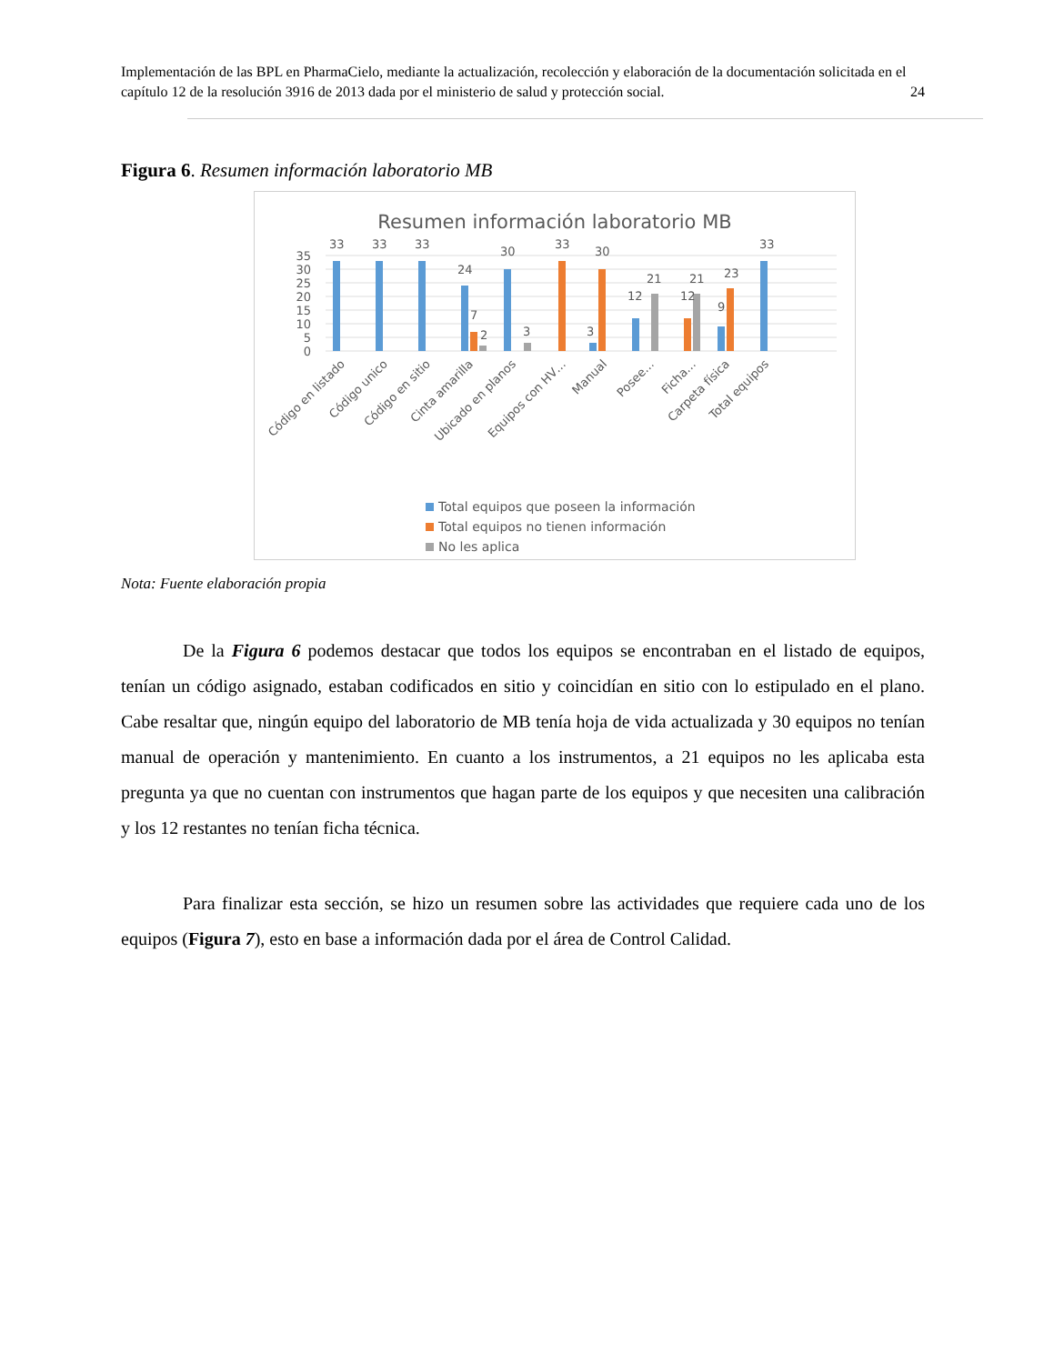Implementación de las BPL en PharmaCielo, mediante la actualización, recolección y elaboración de la documentación solicitada en el capítulo 12 de la resolución 3916 de 2013 dada por el ministerio de salud y protección social. 24
Figura 6. Resumen información laboratorio MB
Resumen información laboratorio MB
35
30
25
20
15
10
5
0
33
33
33
24
7
2
30
3
33
3
30
12
21
12
21
9
23
33
Código en listado
Código unico
Código en sitio
Cinta amarilla
Ubicado en planos
Equipos con HV…
Manual
Posee…
Ficha…
Carpeta física
Total equipos
Total equipos que poseen la información
Total equipos no tienen información
No les aplica
Nota: Fuente elaboración propia
De la Figura 6 podemos destacar que todos los equipos se encontraban en el listado de equipos, tenían un código asignado, estaban codificados en sitio y coincidían en sitio con lo estipulado en el plano. Cabe resaltar que, ningún equipo del laboratorio de MB tenía hoja de vida actualizada y 30 equipos no tenían manual de operación y mantenimiento. En cuanto a los instrumentos, a 21 equipos no les aplicaba esta pregunta ya que no cuentan con instrumentos que hagan parte de los equipos y que necesiten una calibración y los 12 restantes no tenían ficha técnica.
Para finalizar esta sección, se hizo un resumen sobre las actividades que requiere cada uno de los equipos (Figura 7), esto en base a información dada por el área de Control Calidad.